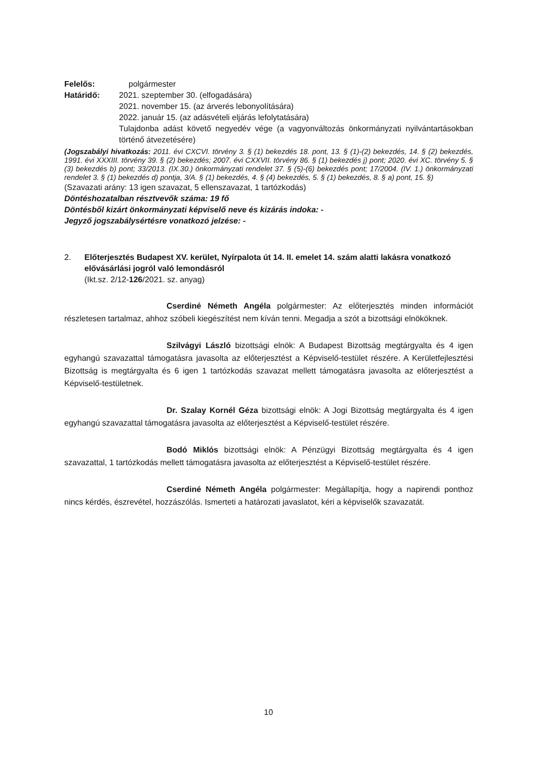Felelős: polgármester
Határidő: 2021. szeptember 30. (elfogadására)
2021. november 15. (az árverés lebonyolítására)
2022. január 15. (az adásvételi eljárás lefolytatására)
Tulajdonba adást követő negyedév vége (a vagyonváltozás önkormányzati nyilvántartásokban történő átvezetésére)
(Jogszabályi hivatkozás: 2011. évi CXCVI. törvény 3. § (1) bekezdés 18. pont, 13. § (1)-(2) bekezdés, 14. § (2) bekezdés, 1991. évi XXXIII. törvény 39. § (2) bekezdés; 2007. évi CXXVII. törvény 86. § (1) bekezdés j) pont; 2020. évi XC. törvény 5. § (3) bekezdés b) pont; 33/2013. (IX.30.) önkormányzati rendelet 37. § (5)-(6) bekezdés pont; 17/2004. (IV. 1.) önkormányzati rendelet 3. § (1) bekezdés d) pontja, 3/A. § (1) bekezdés, 4. § (4) bekezdés, 5. § (1) bekezdés, 8. § a) pont, 15. §)
(Szavazati arány: 13 igen szavazat, 5 ellenszavazat, 1 tartózkodás)
Döntéshozatalban résztvevők száma: 19 fő
Döntésből kizárt önkormányzati képviselő neve és kizárás indoka: -
Jegyző jogszabálysértésre vonatkozó jelzése: -
2. Előterjesztés Budapest XV. kerület, Nyírpalota út 14. II. emelet 14. szám alatti lakásra vonatkozó elővásárlási jogról való lemondásról
(Ikt.sz. 2/12-126/2021. sz. anyag)
Cserdiné Németh Angéla polgármester: Az előterjesztés minden információt részletesen tartalmaz, ahhoz szóbeli kiegészítést nem kíván tenni. Megadja a szót a bizottsági elnököknek.
Szilvágyi László bizottsági elnök: A Budapest Bizottság megtárgyalta és 4 igen egyhangú szavazattal támogatásra javasolta az előterjesztést a Képviselő-testület részére. A Kerületfejlesztési Bizottság is megtárgyalta és 6 igen 1 tartózkodás szavazat mellett támogatásra javasolta az előterjesztést a Képviselő-testületnek.
Dr. Szalay Kornél Géza bizottsági elnök: A Jogi Bizottság megtárgyalta és 4 igen egyhangú szavazattal támogatásra javasolta az előterjesztést a Képviselő-testület részére.
Bodó Miklós bizottsági elnök: A Pénzügyi Bizottság megtárgyalta és 4 igen szavazattal, 1 tartózkodás mellett támogatásra javasolta az előterjesztést a Képviselő-testület részére.
Cserdiné Németh Angéla polgármester: Megállapítja, hogy a napirendi ponthoz nincs kérdés, észrevétel, hozzászólás. Ismerteti a határozati javaslatot, kéri a képviselők szavazatát.
10